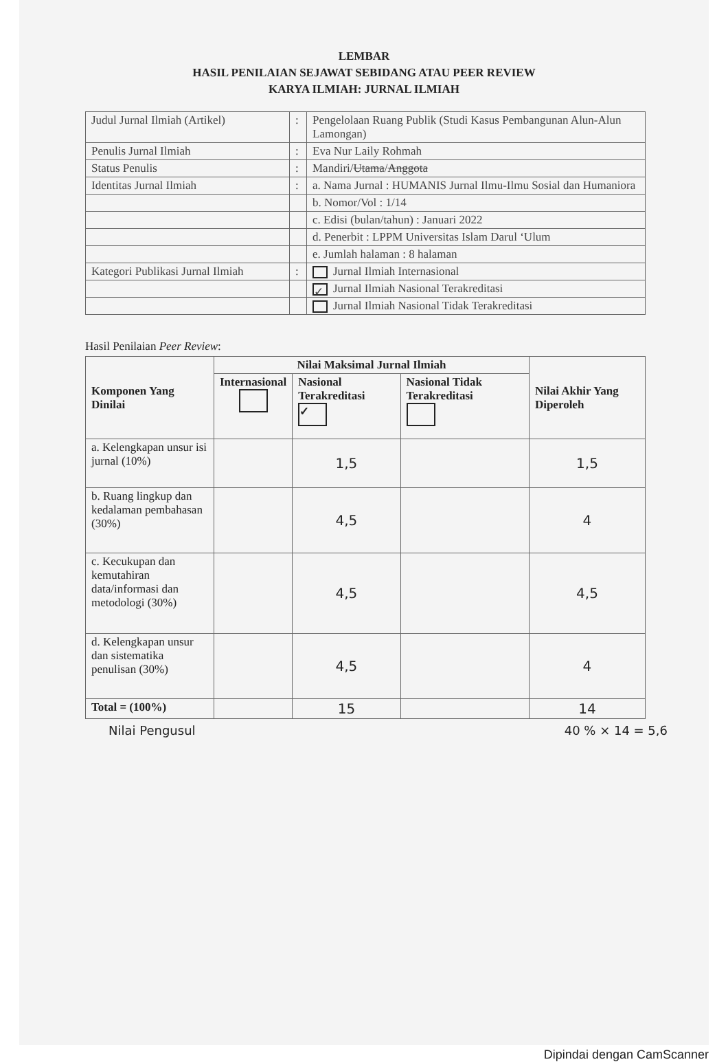LEMBAR
HASIL PENILAIAN SEJAWAT SEBIDANG ATAU PEER REVIEW
KARYA ILMIAH: JURNAL ILMIAH
| Judul Jurnal Ilmiah (Artikel) | : | Pengelolaan Ruang Publik (Studi Kasus Pembangunan Alun-Alun Lamongan) |
| Penulis Jurnal Ilmiah | : | Eva Nur Laily Rohmah |
| Status Penulis | : | Mandiri/ Utama / Anggota |
| Identitas Jurnal Ilmiah | : | a. Nama Jurnal : HUMANIS Jurnal Ilmu-Ilmu Sosial dan Humaniora |
| | | b. Nomor/Vol : 1/14 |
| | | c. Edisi (bulan/tahun) : Januari 2022 |
| | | d. Penerbit : LPPM Universitas Islam Darul ‘Ulum |
| | | e. Jumlah halaman : 8 halaman |
| Kategori Publikasi Jurnal Ilmiah | : | Jurnal Ilmiah Internasional |
| | | ✓ Jurnal Ilmiah Nasional Terakreditasi |
| | | Jurnal Ilmiah Nasional Tidak Terakreditasi |
Hasil Penilaian Peer Review:
| Komponen Yang Dinilai | Nilai Maksimal Jurnal Ilmiah | | | Nilai Akhir Yang Diperoleh |
| --- | --- | --- | --- | --- |
| | Internasional | Nasional Terakreditasi ✓ | Nasional Tidak Terakreditasi | |
| a. Kelengkapan unsur isi jurnal (10%) | | 1,5 | | 1,5 |
| b. Ruang lingkup dan kedalaman pembahasan (30%) | | 4,5 | | 4 |
| c. Kecukupan dan kemutahiran data/informasi dan metodologi (30%) | | 4,5 | | 4,5 |
| d. Kelengkapan unsur dan sistematika penulisan (30%) | | 4,5 | | 4 |
| Total = (100%) | | 15 | | 14 |
Nilai Pengusul 40 % × 14 = 5,6
Dipindai dengan CamScanner